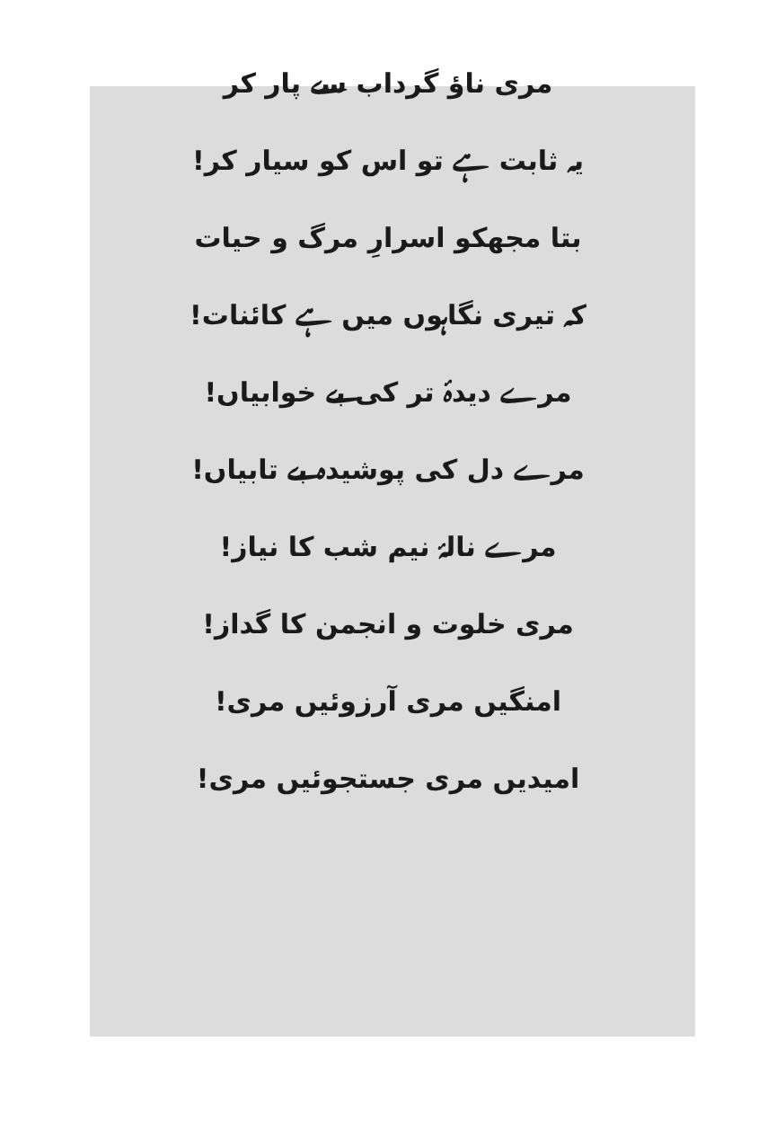مری ناؤ گرداب سے پار کر
یہ ثابت ہے تو اس کو سیار کر!
بتا مجھکو اسرارِ مرگ و حیات
کہ تیری نگاہوں میں ہے کائنات!
مرے دیدۂ تر کی بے خوابیاں!
مرے دل کی پوشیدہ بے تابیاں!
مرے نالۂ نیم شب کا نیاز!
مری خلوت و انجمن کا گداز!
امنگیں مری آرزوئیں مری!
امیدیں مری جستجوئیں مری!